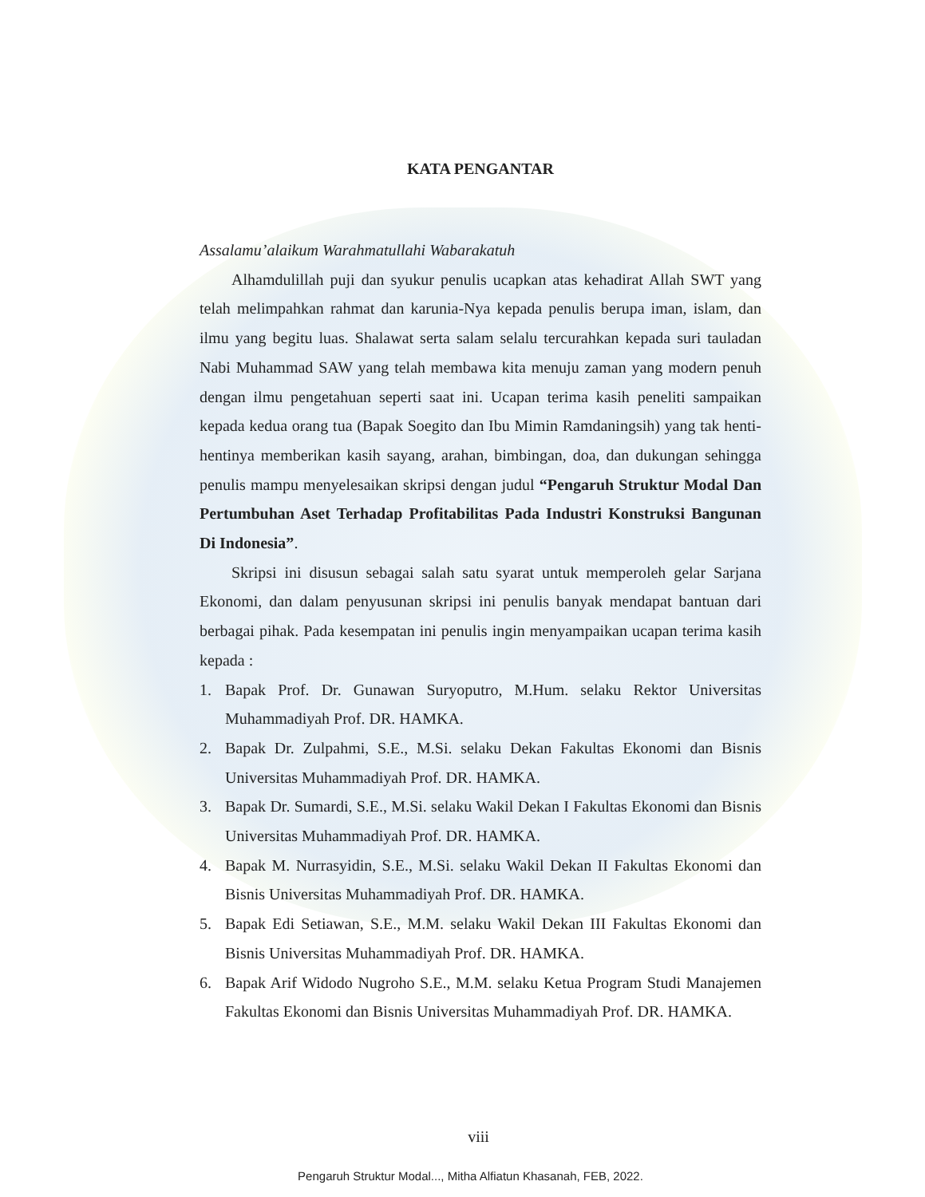KATA PENGANTAR
Assalamu’alaikum Warahmatullahi Wabarakatuh
Alhamdulillah puji dan syukur penulis ucapkan atas kehadirat Allah SWT yang telah melimpahkan rahmat dan karunia-Nya kepada penulis berupa iman, islam, dan ilmu yang begitu luas. Shalawat serta salam selalu tercurahkan kepada suri tauladan Nabi Muhammad SAW yang telah membawa kita menuju zaman yang modern penuh dengan ilmu pengetahuan seperti saat ini. Ucapan terima kasih peneliti sampaikan kepada kedua orang tua (Bapak Soegito dan Ibu Mimin Ramdaningsih) yang tak henti-hentinya memberikan kasih sayang, arahan, bimbingan, doa, dan dukungan sehingga penulis mampu menyelesaikan skripsi dengan judul “Pengaruh Struktur Modal Dan Pertumbuhan Aset Terhadap Profitabilitas Pada Industri Konstruksi Bangunan Di Indonesia”.
Skripsi ini disusun sebagai salah satu syarat untuk memperoleh gelar Sarjana Ekonomi, dan dalam penyusunan skripsi ini penulis banyak mendapat bantuan dari berbagai pihak. Pada kesempatan ini penulis ingin menyampaikan ucapan terima kasih kepada :
1. Bapak Prof. Dr. Gunawan Suryoputro, M.Hum. selaku Rektor Universitas Muhammadiyah Prof. DR. HAMKA.
2. Bapak Dr. Zulpahmi, S.E., M.Si. selaku Dekan Fakultas Ekonomi dan Bisnis Universitas Muhammadiyah Prof. DR. HAMKA.
3. Bapak Dr. Sumardi, S.E., M.Si. selaku Wakil Dekan I Fakultas Ekonomi dan Bisnis Universitas Muhammadiyah Prof. DR. HAMKA.
4. Bapak M. Nurrasyidin, S.E., M.Si. selaku Wakil Dekan II Fakultas Ekonomi dan Bisnis Universitas Muhammadiyah Prof. DR. HAMKA.
5. Bapak Edi Setiawan, S.E., M.M. selaku Wakil Dekan III Fakultas Ekonomi dan Bisnis Universitas Muhammadiyah Prof. DR. HAMKA.
6. Bapak Arif Widodo Nugroho S.E., M.M. selaku Ketua Program Studi Manajemen Fakultas Ekonomi dan Bisnis Universitas Muhammadiyah Prof. DR. HAMKA.
viii
Pengaruh Struktur Modal..., Mitha Alfiatun Khasanah, FEB, 2022.